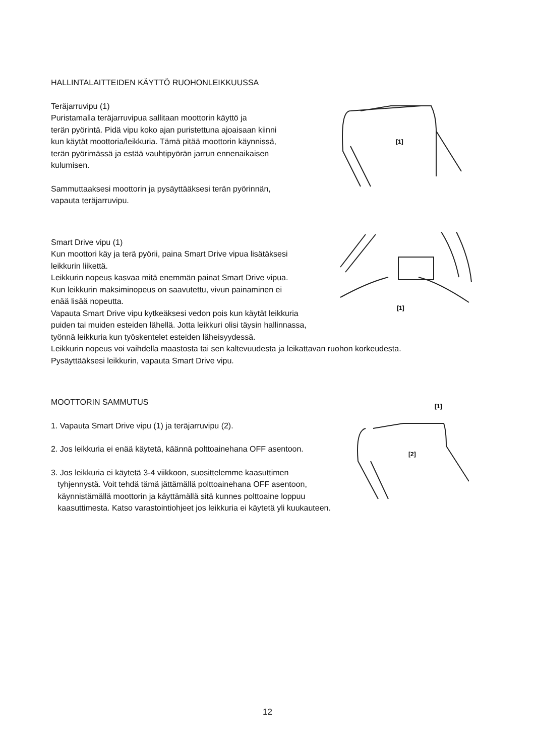[1]
HALLINTALAITTEIDEN KÄYTTÖ RUOHONLEIKKUUSSA
Teräjarruvipu (1)
Puristamalla teräjarruvipua sallitaan moottorin käyttö ja
terän pyörintä. Pidä vipu koko ajan puristettuna ajoaisaan kiinni
kun käytät moottoria/leikkuria. Tämä pitää moottorin käynnissä,
terän pyörimässä ja estää vauhtipyörän jarrun ennenaikaisen
kulumisen.
Sammuttaaksesi moottorin ja pysäyttääksesi terän pyörinnän,
vapauta teräjarruvipu.
[1]
Smart Drive vipu (1)
Kun moottori käy ja terä pyörii, paina Smart Drive vipua lisätäksesi
leikkurin liikettä.
Leikkurin nopeus kasvaa mitä enemmän painat Smart Drive vipua.
Kun leikkurin maksiminopeus on saavutettu, vivun painaminen ei
enää lisää nopeutta.
Vapauta Smart Drive vipu kytkeäksesi vedon pois kun käytät leikkuria
puiden tai muiden esteiden lähellä. Jotta leikkuri olisi täysin hallinnassa,
työnnä leikkuria kun työskentelet esteiden läheisyydessä.
Leikkurin nopeus voi vaihdella maastosta tai sen kaltevuudesta ja leikattavan ruohon korkeudesta.
Pysäyttääksesi leikkurin, vapauta Smart Drive vipu.
[1]
[2]
MOOTTORIN SAMMUTUS
1. Vapauta Smart Drive vipu (1) ja teräjarruvipu (2).
2. Jos leikkuria ei enää käytetä, käännä polttoainehana OFF asentoon.
3. Jos leikkuria ei käytetä 3-4 viikkoon, suosittelemme kaasuttimen
tyhjennystä. Voit tehdä tämä jättämällä polttoainehana OFF asentoon,
käynnistämällä moottorin ja käyttämällä sitä kunnes polttoaine loppuu
kaasuttimesta. Katso varastointiohjeet jos leikkuria ei käytetä yli kuukauteen.
12